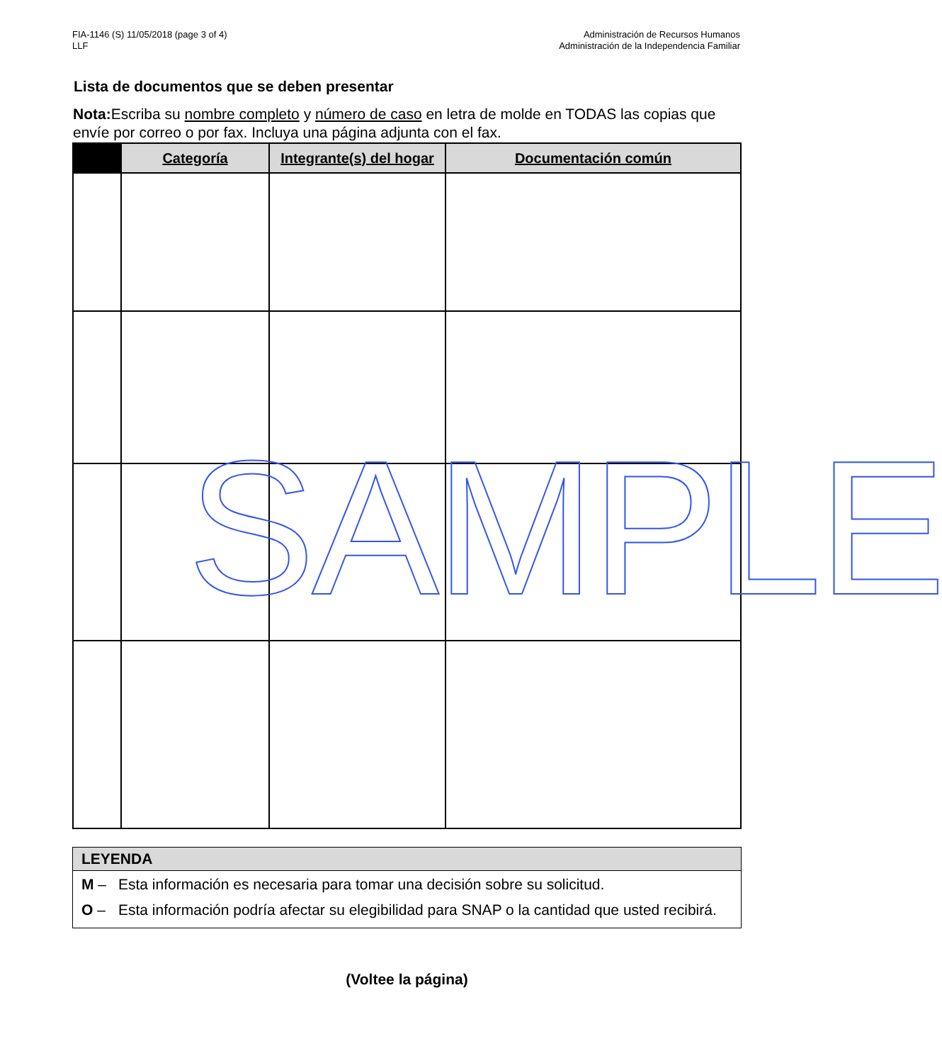FIA-1146 (S) 11/05/2018 (page 3 of 4)
LLF
Administración de Recursos Humanos
Administración de la Independencia Familiar
Lista de documentos que se deben presentar
Nota: Escriba su nombre completo y número de caso en letra de molde en TODAS las copias que envíe por correo o por fax. Incluya una página adjunta con el fax.
| | Categoría | Integrante(s) del hogar | Documentación común |
| --- | --- | --- | --- |
SAMPLE
LEYENDA
M – Esta información es necesaria para tomar una decisión sobre su solicitud.
O – Esta información podría afectar su elegibilidad para SNAP o la cantidad que usted recibirá.
(Voltee la página)